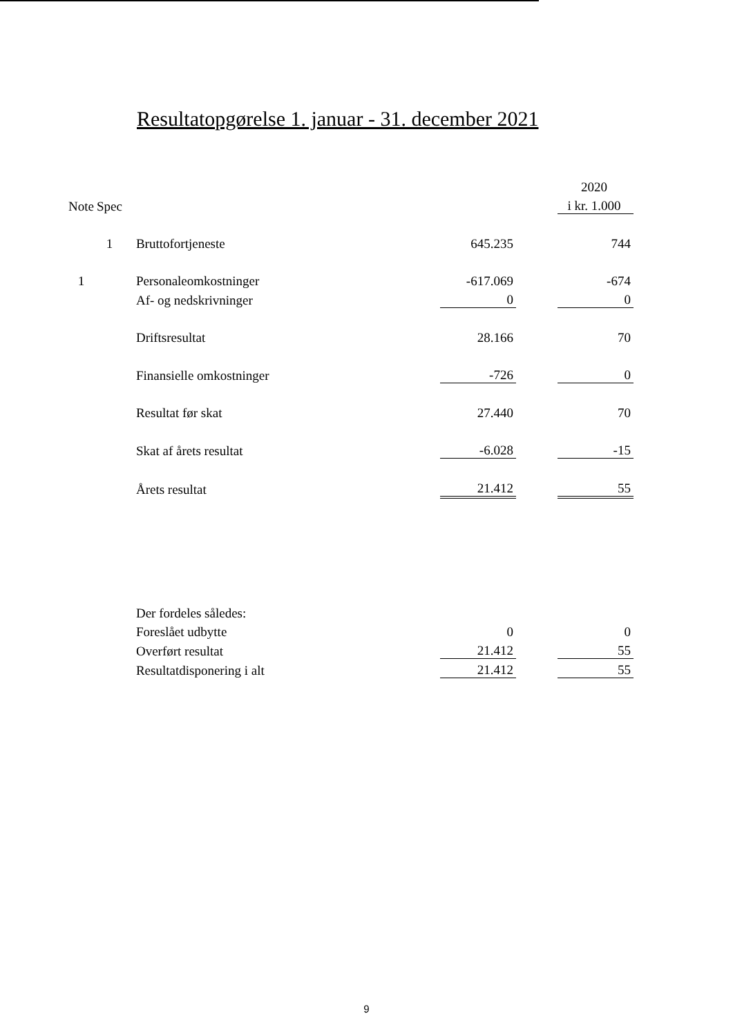Resultatopgørelse 1. januar - 31. december 2021
| | | | | | 2020 |
| Note | Spec | | | | i kr. 1.000 |
| | 1 | Bruttofortjeneste | 645.235 | | 744 |
| 1 | | Personaleomkostninger | -617.069 | | -674 |
| | | Af- og nedskrivninger | 0 | | 0 |
| | | Driftsresultat | 28.166 | | 70 |
| | | Finansielle omkostninger | -726 | | 0 |
| | | Resultat før skat | 27.440 | | 70 |
| | | Skat af årets resultat | -6.028 | | -15 |
| | | Årets resultat | 21.412 | | 55 |
| | | Der fordeles således: | | | |
| | | Foreslået udbytte | 0 | | 0 |
| | | Overført resultat | 21.412 | | 55 |
| | | Resultatdisponering i alt | 21.412 | | 55 |
9